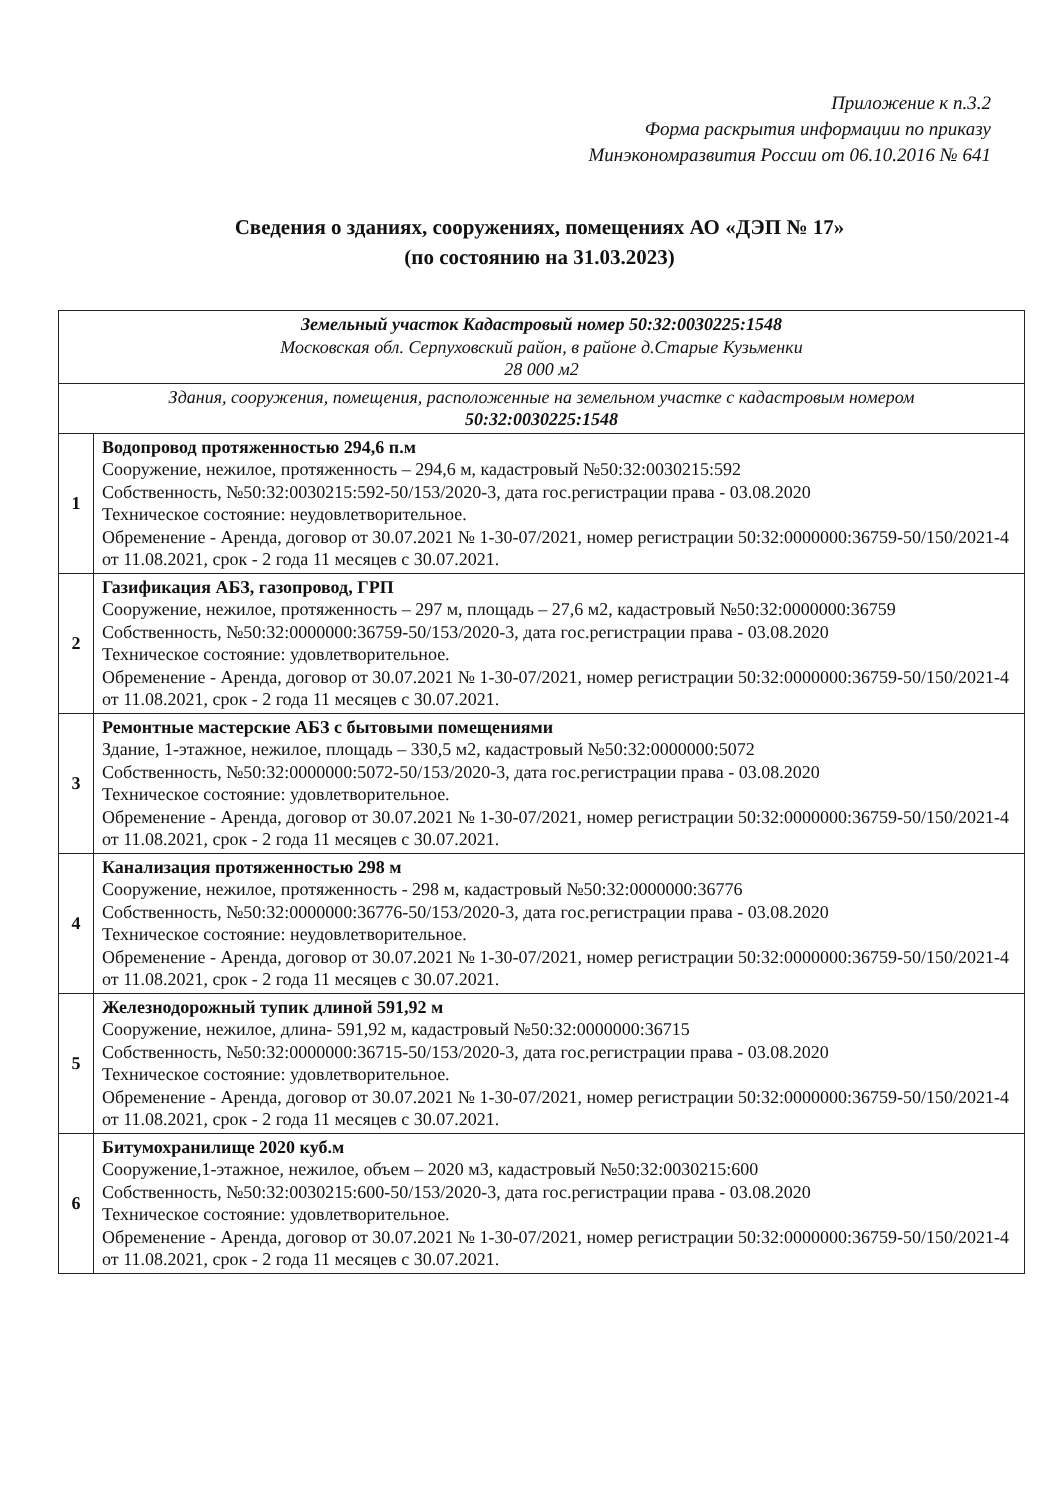Приложение к п.3.2
Форма раскрытия информации по приказу
Минэкономразвития России от 06.10.2016 № 641
Сведения о зданиях, сооружениях, помещениях АО «ДЭП № 17»
(по состоянию на 31.03.2023)
| Земельный участок Кадастровый номер 50:32:0030225:1548 Московская обл. Серпуховский район, в районе д.Старые Кузьменки 28 000 м2 | |
| Здания, сооружения, помещения, расположенные на земельном участке с кадастровым номером 50:32:0030225:1548 | |
| 1 | Водопровод протяженностью 294,6 п.м Сооружение, нежилое, протяженность – 294,6 м, кадастровый №50:32:0030215:592 Собственность, №50:32:0030215:592-50/153/2020-3, дата гос.регистрации права - 03.08.2020 Техническое состояние: неудовлетворительное. Обременение - Аренда, договор от 30.07.2021 № 1-30-07/2021, номер регистрации 50:32:0000000:36759-50/150/2021-4 от 11.08.2021, срок - 2 года 11 месяцев с 30.07.2021. |
| 2 | Газификация АБЗ, газопровод, ГРП Сооружение, нежилое, протяженность – 297 м, площадь – 27,6 м2, кадастровый №50:32:0000000:36759 Собственность, №50:32:0000000:36759-50/153/2020-3, дата гос.регистрации права - 03.08.2020 Техническое состояние: удовлетворительное. Обременение - Аренда, договор от 30.07.2021 № 1-30-07/2021, номер регистрации 50:32:0000000:36759-50/150/2021-4 от 11.08.2021, срок - 2 года 11 месяцев с 30.07.2021. |
| 3 | Ремонтные мастерские АБЗ с бытовыми помещениями Здание, 1-этажное, нежилое, площадь – 330,5 м2, кадастровый №50:32:0000000:5072 Собственность, №50:32:0000000:5072-50/153/2020-3, дата гос.регистрации права - 03.08.2020 Техническое состояние: удовлетворительное. Обременение - Аренда, договор от 30.07.2021 № 1-30-07/2021, номер регистрации 50:32:0000000:36759-50/150/2021-4 от 11.08.2021, срок - 2 года 11 месяцев с 30.07.2021. |
| 4 | Канализация протяженностью 298 м Сооружение, нежилое, протяженность - 298 м, кадастровый №50:32:0000000:36776 Собственность, №50:32:0000000:36776-50/153/2020-3, дата гос.регистрации права - 03.08.2020 Техническое состояние: неудовлетворительное. Обременение - Аренда, договор от 30.07.2021 № 1-30-07/2021, номер регистрации 50:32:0000000:36759-50/150/2021-4 от 11.08.2021, срок - 2 года 11 месяцев с 30.07.2021. |
| 5 | Железнодорожный тупик длиной 591,92 м Сооружение, нежилое, длина- 591,92 м, кадастровый №50:32:0000000:36715 Собственность, №50:32:0000000:36715-50/153/2020-3, дата гос.регистрации права - 03.08.2020 Техническое состояние: удовлетворительное. Обременение - Аренда, договор от 30.07.2021 № 1-30-07/2021, номер регистрации 50:32:0000000:36759-50/150/2021-4 от 11.08.2021, срок - 2 года 11 месяцев с 30.07.2021. |
| 6 | Битумохранилище 2020 куб.м Сооружение,1-этажное, нежилое, объем – 2020 м3, кадастровый №50:32:0030215:600 Собственность, №50:32:0030215:600-50/153/2020-3, дата гос.регистрации права - 03.08.2020 Техническое состояние: удовлетворительное. Обременение - Аренда, договор от 30.07.2021 № 1-30-07/2021, номер регистрации 50:32:0000000:36759-50/150/2021-4 от 11.08.2021, срок - 2 года 11 месяцев с 30.07.2021. |